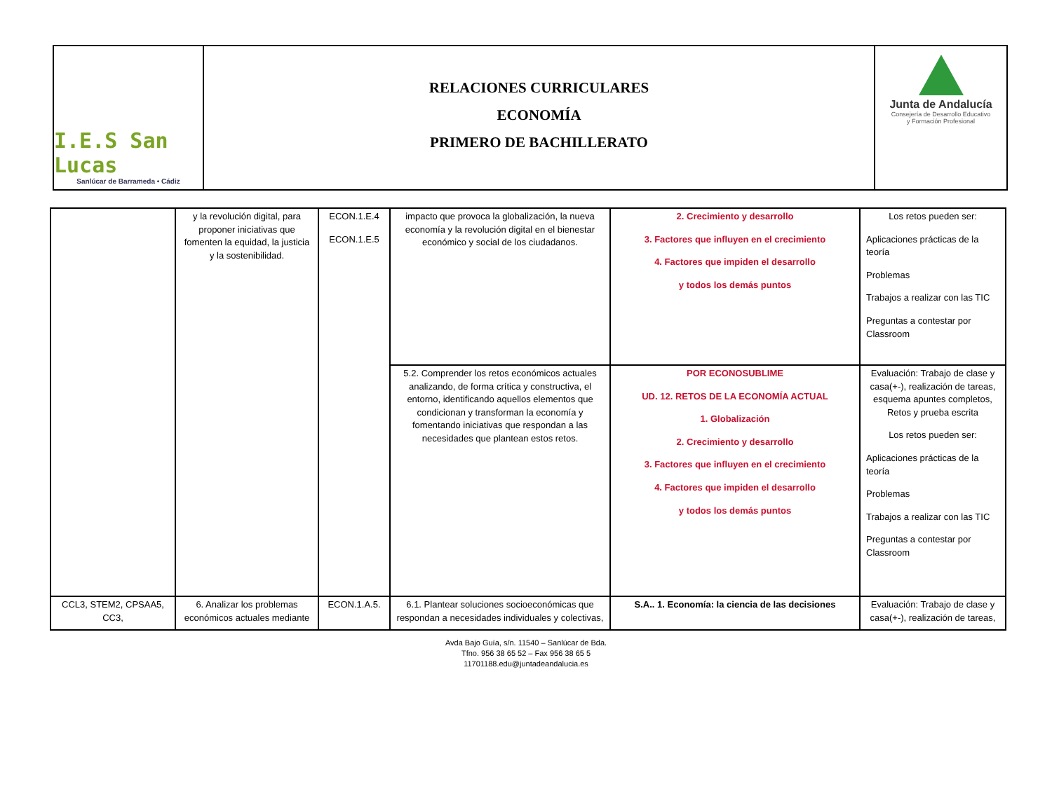I.E.S San Lucas
Sanlúcar de Barrameda • Cádiz
RELACIONES CURRICULARES
ECONOMÍA
PRIMERO DE BACHILLERATO
Junta de Andalucía
Consejería de Desarrollo Educativo
y Formación Profesional
| | y la revolución digital, para proponer iniciativas que fomenten la equidad, la justicia y la sostenibilidad. | ECON.1.E.4 ECON.1.E.5 | impacto que provoca la globalización, la nueva economía y la revolución digital en el bienestar económico y social de los ciudadanos. | 2. Crecimiento y desarrollo 3. Factores que influyen en el crecimiento 4. Factores que impiden el desarrollo y todos los demás puntos | Los retos pueden ser: Aplicaciones prácticas de la teoría Problemas Trabajos a realizar con las TIC Preguntas a contestar por Classroom |
| | | | 5.2. Comprender los retos económicos actuales analizando, de forma crítica y constructiva, el entorno, identificando aquellos elementos que condicionan y transforman la economía y fomentando iniciativas que respondan a las necesidades que plantean estos retos. | POR ECONOSUBLIME UD. 12. RETOS DE LA ECONOMÍA ACTUAL 1. Globalización 2. Crecimiento y desarrollo 3. Factores que influyen en el crecimiento 4. Factores que impiden el desarrollo y todos los demás puntos | Evaluación: Trabajo de clase y casa(+-), realización de tareas, esquema apuntes completos, Retos y prueba escrita Los retos pueden ser: Aplicaciones prácticas de la teoría Problemas Trabajos a realizar con las TIC Preguntas a contestar por Classroom |
| CCL3, STEM2, CPSAA5, CC3, | 6. Analizar los problemas económicos actuales mediante | ECON.1.A.5. | 6.1. Plantear soluciones socioeconómicas que respondan a necesidades individuales y colectivas, | S.A.. 1. Economía: la ciencia de las decisiones | Evaluación: Trabajo de clase y casa(+-), realización de tareas, |
Avda Bajo Guía, s/n. 11540 – Sanlúcar de Bda.
Tfno. 956 38 65 52 – Fax 956 38 65 5
11701188.edu@juntadeandalucia.es